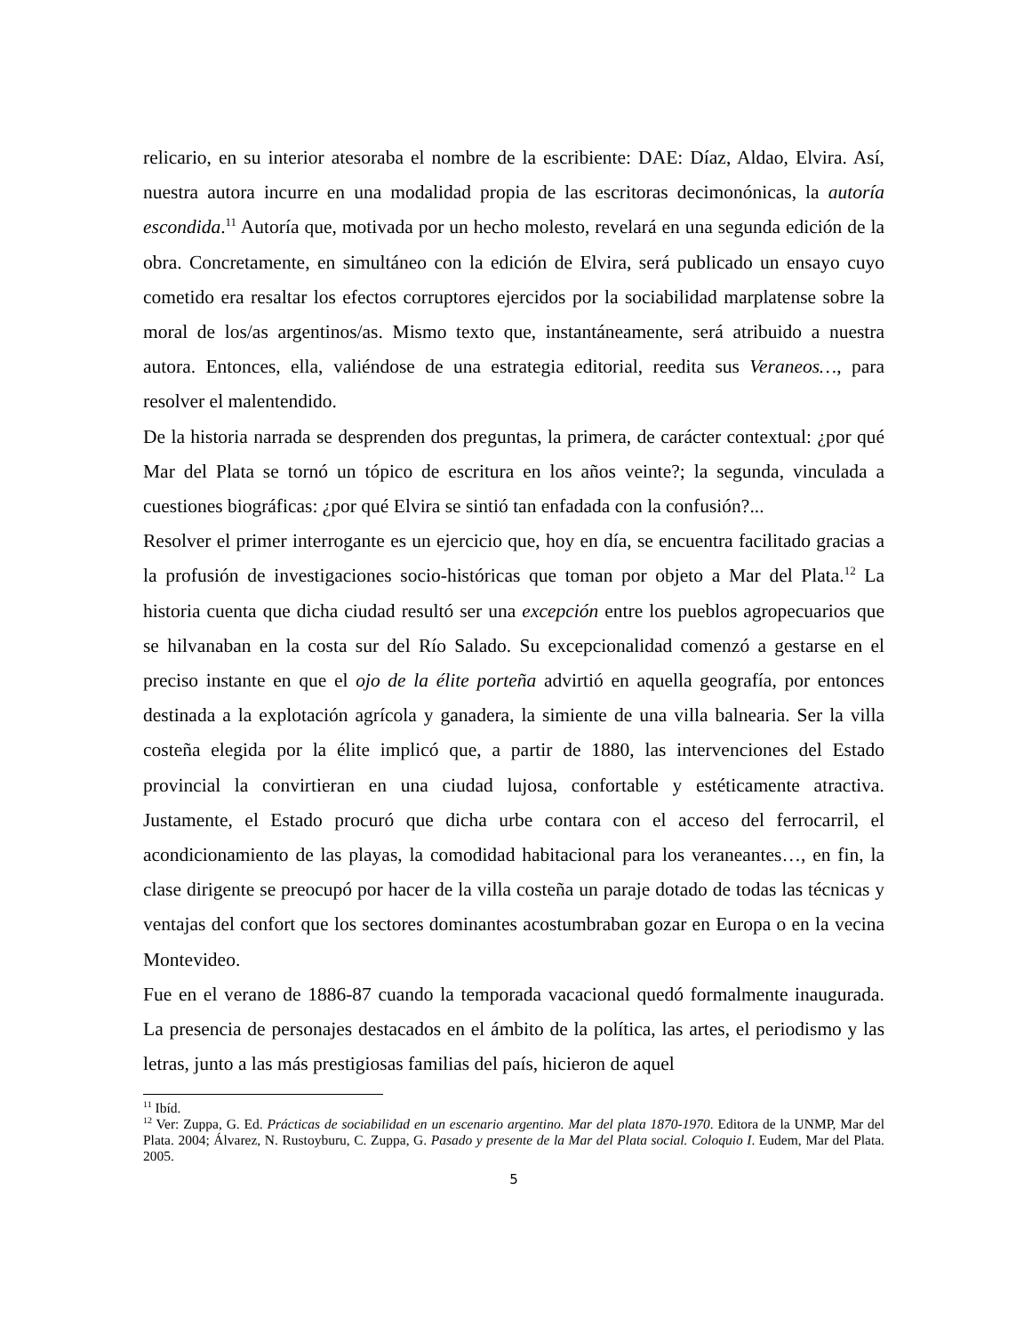relicario, en su interior atesoraba el nombre de la escribiente: DAE: Díaz, Aldao, Elvira. Así, nuestra autora incurre en una modalidad propia de las escritoras decimonónicas, la autoría escondida.<sup>11</sup> Autoría que, motivada por un hecho molesto, revelará en una segunda edición de la obra. Concretamente, en simultáneo con la edición de Elvira, será publicado un ensayo cuyo cometido era resaltar los efectos corruptores ejercidos por la sociabilidad marplatense sobre la moral de los/as argentinos/as. Mismo texto que, instantáneamente, será atribuido a nuestra autora. Entonces, ella, valiéndose de una estrategia editorial, reedita sus Veraneos…, para resolver el malentendido.
De la historia narrada se desprenden dos preguntas, la primera, de carácter contextual: ¿por qué Mar del Plata se tornó un tópico de escritura en los años veinte?; la segunda, vinculada a cuestiones biográficas: ¿por qué Elvira se sintió tan enfadada con la confusión?...
Resolver el primer interrogante es un ejercicio que, hoy en día, se encuentra facilitado gracias a la profusión de investigaciones socio-históricas que toman por objeto a Mar del Plata.<sup>12</sup> La historia cuenta que dicha ciudad resultó ser una excepción entre los pueblos agropecuarios que se hilvanaban en la costa sur del Río Salado. Su excepcionalidad comenzó a gestarse en el preciso instante en que el ojo de la élite porteña advirtió en aquella geografía, por entonces destinada a la explotación agrícola y ganadera, la simiente de una villa balnearia. Ser la villa costeña elegida por la élite implicó que, a partir de 1880, las intervenciones del Estado provincial la convirtieran en una ciudad lujosa, confortable y estéticamente atractiva. Justamente, el Estado procuró que dicha urbe contara con el acceso del ferrocarril, el acondicionamiento de las playas, la comodidad habitacional para los veraneantes…, en fin, la clase dirigente se preocupó por hacer de la villa costeña un paraje dotado de todas las técnicas y ventajas del confort que los sectores dominantes acostumbraban gozar en Europa o en la vecina Montevideo.
Fue en el verano de 1886-87 cuando la temporada vacacional quedó formalmente inaugurada. La presencia de personajes destacados en el ámbito de la política, las artes, el periodismo y las letras, junto a las más prestigiosas familias del país, hicieron de aquel
<sup>11</sup> Ibíd.
<sup>12</sup> Ver: Zuppa, G. Ed. Prácticas de sociabilidad en un escenario argentino. Mar del plata 1870-1970. Editora de la UNMP, Mar del Plata. 2004; Álvarez, N. Rustoyburu, C. Zuppa, G. Pasado y presente de la Mar del Plata social. Coloquio I. Eudem, Mar del Plata. 2005.
5